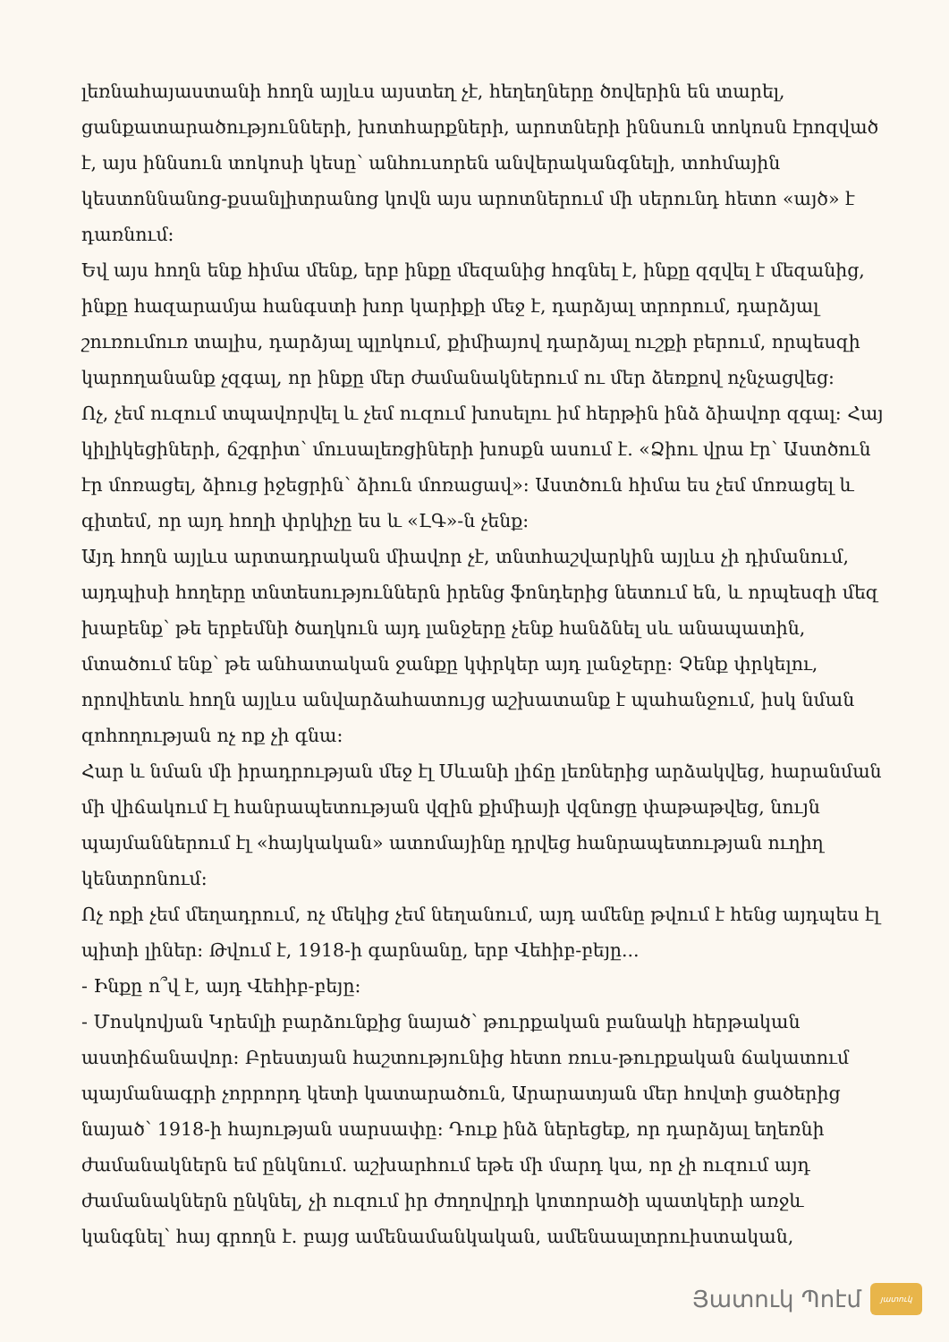լեռնահայաստանի հողն այլևս այստեղ չէ, հեղեղները ծովերին են տարել, ցանքատարածությունների, խոտհարքների, արոտների իննսուն տոկոսն էրոզված է, այս իննսուն տոկոսի կեսը՝ անհուսորեն անվերականգնելի, տոհմային կեստոննանոց-քսանլիտրանոց կովն այս արոտներում մի սերունդ հետո «այծ» է դառնում:
Եվ այս հողն ենք հիմա մենք, երբ ինքը մեզանից հոգնել է, ինքը զզվել է մեզանից, ինքը հազարամյա հանգստի խոր կարիքի մեջ է, դարձյալ տրորում, դարձյալ շուռումուռ տալիս, դարձյալ պլոկում, քիմիայով դարձյալ ուշքի բերում, որպեսզի կարողանանք չզգալ, որ ինքը մեր ժամանակներում ու մեր ձեռքով ոչնչացվեց:
Ոչ, չեմ ուզում տպավորվել և չեմ ուզում խոսելու իմ հերթին ինձ ձիավոր զգալ: Հայ կիլիկեցիների, ճշգրիտ՝ մուսալեռցիների խոսքն ասում է. «Ձիու վրա էր՝ Աստծուն էր մոռացել, ձիուց իջեցրին՝ ձիուն մոռացավ»: Աստծուն հիմա ես չեմ մոռացել և գիտեմ, որ այդ հողի փրկիչը ես և «ԼԳ»-ն չենք:
Այդ հողն այլևս արտադրական միավոր չէ, տնտհաշվարկին այլևս չի դիմանում, այդպիսի հողերը տնտեսություններն իրենց ֆոնդերից նետում են, և որպեսզի մեզ խաբենք՝ թե երբեմնի ծաղկուն այդ լանջերը չենք հանձնել սև անապատին, մտածում ենք՝ թե անհատական ջանքը կփրկեր այդ լանջերը: Չենք փրկելու, որովհետև հողն այլևս անվարձահատույց աշխատանք է պահանջում, իսկ նման զոհողության ոչ ոք չի գնա:
Հար և նման մի իրադրության մեջ էլ Սևանի լիճը լեռներից արձակվեց, հարանման մի վիճակում էլ հանրապետության վզին քիմիայի վզնոցը փաթաթվեց, նույն պայմաններում էլ «հայկական» ատոմայինը դրվեց հանրապետության ուղիղ կենտրոնում:
Ոչ ոքի չեմ մեղադրում, ոչ մեկից չեմ նեղանում, այդ ամենը թվում է հենց այդպես էլ պիտի լիներ: Թվում է, 1918-ի գարնանը, երբ Վեհիբ-բեյը...
- Ինքը ո՞վ է, այդ Վեհիբ-բեյը:
- Մոսկովյան Կրեմլի բարձունքից նայած՝ թուրքական բանակի հերթական աստիճանավոր: Բրեստյան հաշտությունից հետո ռուս-թուրքական ճակատում պայմանագրի չորրորդ կետի կատարածուն, Արարատյան մեր հովտի ցածերից նայած՝ 1918-ի հայության սարսափը: Դուք ինձ ներեցեք, որ դարձյալ եղեռնի ժամանակներն եմ ընկնում. աշխարհում եթե մի մարդ կա, որ չի ուզում այդ ժամանակներն ընկնել, չի ուզում իր ժողովրդի կոտորածի պատկերի առջև կանգնել՝ հայ գրողն է. բայց ամենամանկական, ամենաալտրուիստական,
Յատուկ Պոէմ
յատուկ